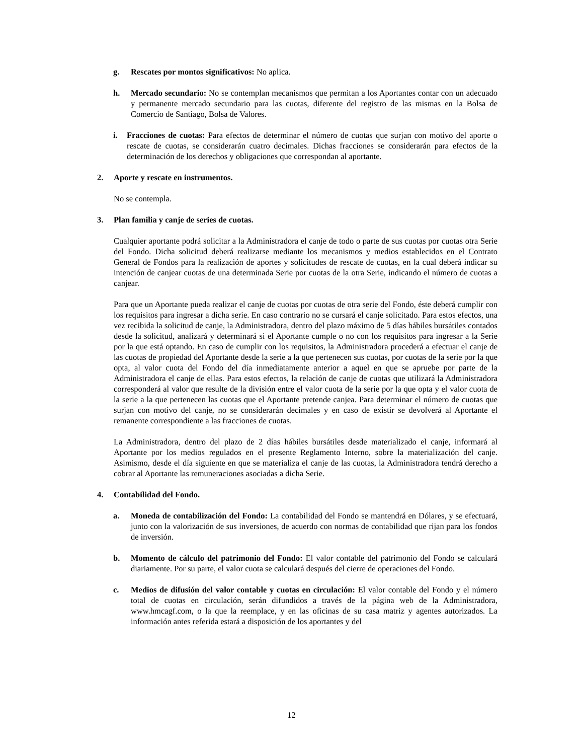g. Rescates por montos significativos: No aplica.
h. Mercado secundario: No se contemplan mecanismos que permitan a los Aportantes contar con un adecuado y permanente mercado secundario para las cuotas, diferente del registro de las mismas en la Bolsa de Comercio de Santiago, Bolsa de Valores.
i. Fracciones de cuotas: Para efectos de determinar el número de cuotas que surjan con motivo del aporte o rescate de cuotas, se considerarán cuatro decimales. Dichas fracciones se considerarán para efectos de la determinación de los derechos y obligaciones que correspondan al aportante.
2. Aporte y rescate en instrumentos.
No se contempla.
3. Plan familia y canje de series de cuotas.
Cualquier aportante podrá solicitar a la Administradora el canje de todo o parte de sus cuotas por cuotas otra Serie del Fondo. Dicha solicitud deberá realizarse mediante los mecanismos y medios establecidos en el Contrato General de Fondos para la realización de aportes y solicitudes de rescate de cuotas, en la cual deberá indicar su intención de canjear cuotas de una determinada Serie por cuotas de la otra Serie, indicando el número de cuotas a canjear.
Para que un Aportante pueda realizar el canje de cuotas por cuotas de otra serie del Fondo, éste deberá cumplir con los requisitos para ingresar a dicha serie. En caso contrario no se cursará el canje solicitado. Para estos efectos, una vez recibida la solicitud de canje, la Administradora, dentro del plazo máximo de 5 días hábiles bursátiles contados desde la solicitud, analizará y determinará si el Aportante cumple o no con los requisitos para ingresar a la Serie por la que está optando. En caso de cumplir con los requisitos, la Administradora procederá a efectuar el canje de las cuotas de propiedad del Aportante desde la serie a la que pertenecen sus cuotas, por cuotas de la serie por la que opta, al valor cuota del Fondo del día inmediatamente anterior a aquel en que se apruebe por parte de la Administradora el canje de ellas. Para estos efectos, la relación de canje de cuotas que utilizará la Administradora corresponderá al valor que resulte de la división entre el valor cuota de la serie por la que opta y el valor cuota de la serie a la que pertenecen las cuotas que el Aportante pretende canjea. Para determinar el número de cuotas que surjan con motivo del canje, no se considerarán decimales y en caso de existir se devolverá al Aportante el remanente correspondiente a las fracciones de cuotas.
La Administradora, dentro del plazo de 2 días hábiles bursátiles desde materializado el canje, informará al Aportante por los medios regulados en el presente Reglamento Interno, sobre la materialización del canje. Asimismo, desde el día siguiente en que se materializa el canje de las cuotas, la Administradora tendrá derecho a cobrar al Aportante las remuneraciones asociadas a dicha Serie.
4. Contabilidad del Fondo.
a. Moneda de contabilización del Fondo: La contabilidad del Fondo se mantendrá en Dólares, y se efectuará, junto con la valorización de sus inversiones, de acuerdo con normas de contabilidad que rijan para los fondos de inversión.
b. Momento de cálculo del patrimonio del Fondo: El valor contable del patrimonio del Fondo se calculará diariamente. Por su parte, el valor cuota se calculará después del cierre de operaciones del Fondo.
c. Medios de difusión del valor contable y cuotas en circulación: El valor contable del Fondo y el número total de cuotas en circulación, serán difundidos a través de la página web de la Administradora, www.hmcagf.com, o la que la reemplace, y en las oficinas de su casa matriz y agentes autorizados. La información antes referida estará a disposición de los aportantes y del
12